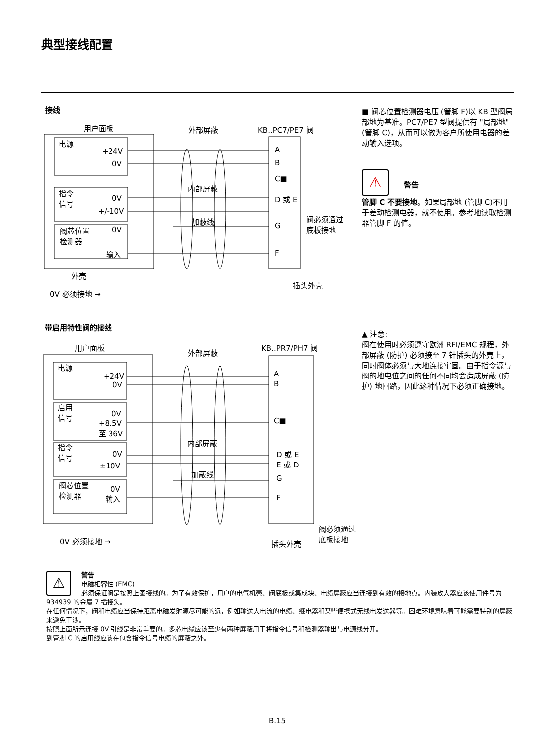典型接线配置
接线
用户面板 外部屏蔽 KB..PC7/PE7 阀
电源
+24V
0V
指令
信号
0V
+/-10V
阀芯位置
检测器
0V
输入
内部屏蔽
加蔽线
A
B
C■
D 或 E
G
F
阀必须通过
底板接地
外壳
插头外壳
0V 必须接地 →
■ 阀芯位置检测器电压 (管脚 F)以 KB 型阀局部地为基准。PC7/PE7 型阀提供有 "局部地" (管脚 C)，从而可以做为客户所使用电器的差动输入选项。
⚠ 警告
管脚 C 不要接地。如果局部地 (管脚 C)不用于差动检测电器，就不使用。参考地读取检测器管脚 F 的值。
带启用特性阀的接线
用户面板
外部屏蔽
KB..PR7/PH7 阀
电源
+24V
0V
启用
信号
0V
+8.5V
至 36V
指令
信号
0V
±10V
阀芯位置
检测器
0V
输入
内部屏蔽
加蔽线
A
B
C■
D 或 E
E 或 D
G
F
0V 必须接地 → 插头外壳
阀必须通过
底板接地
▲ 注意:
阀在使用时必须遵守欧洲 RFI/EMC 规程，外部屏蔽 (防护) 必须接至 7 针插头的外壳上，同时阀体必须与大地连接牢固。由于指令源与阀的地电位之间的任何不同均会造成屏蔽 (防护) 地回路，因此这种情况下必须正确接地。
⚠ 警告
电磁相容性 (EMC)
必须保证阀是按照上图接线的。为了有效保护，用户的电气机壳、阀底板或集成块、电缆屏蔽应当连接到有效的接地点。内装放大器应该使用件号为 934939 的金属 7 插接头。
在任何情况下，阀和电缆应当保持距离电磁发射源尽可能的远，例如输送大电流的电缆、继电器和某些便携式无线电发送器等。困难环境意味着可能需要特别的屏蔽来避免干涉。
按照上面所示连接 0V 引线是非常重要的。多芯电缆应该至少有两种屏蔽用于将指令信号和检测器输出与电源线分开。
到管脚 C 的启用线应该在包含指令信号电缆的屏蔽之外。
B.15